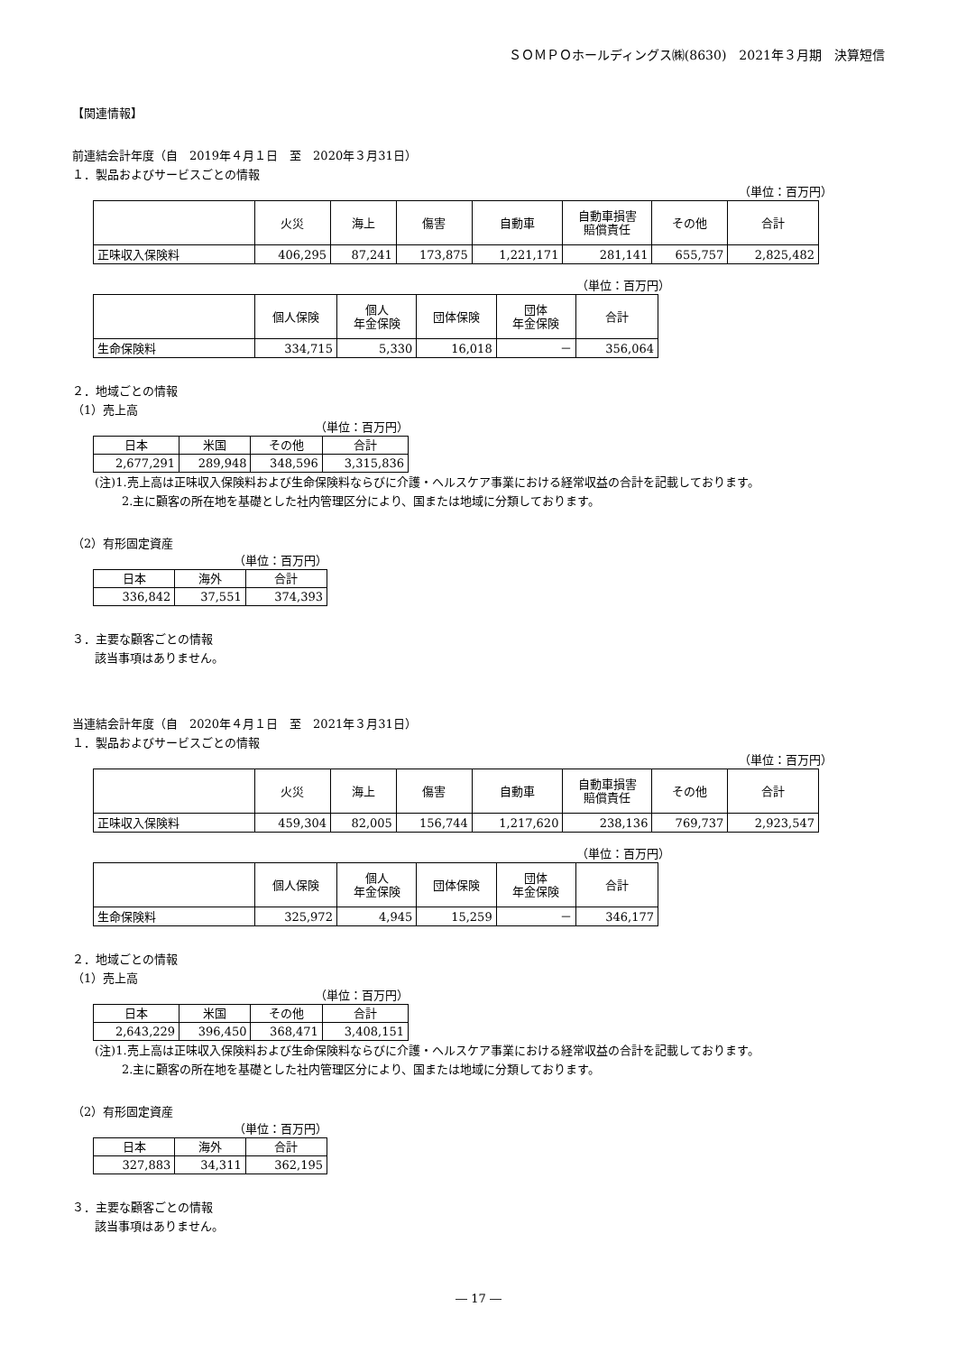ＳＯＭＰＯホールディングス㈱(8630)　2021年３月期　決算短信
【関連情報】
前連結会計年度（自　2019年４月１日　至　2020年３月31日）
１．製品およびサービスごとの情報
（単位：百万円）
| | 火災 | 海上 | 傷害 | 自動車 | 自動車損害 賠償責任 | その他 | 合計 |
| --- | --- | --- | --- | --- | --- | --- | --- |
| 正味収入保険料 | 406,295 | 87,241 | 173,875 | 1,221,171 | 281,141 | 655,757 | 2,825,482 |
（単位：百万円）
| | 個人保険 | 個人 年金保険 | 団体保険 | 団体 年金保険 | 合計 |
| --- | --- | --- | --- | --- | --- |
| 生命保険料 | 334,715 | 5,330 | 16,018 | － | 356,064 |
２．地域ごとの情報
（1）売上高
（単位：百万円）
| 日本 | 米国 | その他 | 合計 |
| --- | --- | --- | --- |
| 2,677,291 | 289,948 | 348,596 | 3,315,836 |
(注)1.売上高は正味収入保険料および生命保険料ならびに介護・ヘルスケア事業における経常収益の合計を記載しております。
2.主に顧客の所在地を基礎とした社内管理区分により、国または地域に分類しております。
（2）有形固定資産
（単位：百万円）
| 日本 | 海外 | 合計 |
| --- | --- | --- |
| 336,842 | 37,551 | 374,393 |
３．主要な顧客ごとの情報
該当事項はありません。
当連結会計年度（自　2020年４月１日　至　2021年３月31日）
１．製品およびサービスごとの情報
（単位：百万円）
| | 火災 | 海上 | 傷害 | 自動車 | 自動車損害 賠償責任 | その他 | 合計 |
| --- | --- | --- | --- | --- | --- | --- | --- |
| 正味収入保険料 | 459,304 | 82,005 | 156,744 | 1,217,620 | 238,136 | 769,737 | 2,923,547 |
（単位：百万円）
| | 個人保険 | 個人 年金保険 | 団体保険 | 団体 年金保険 | 合計 |
| --- | --- | --- | --- | --- | --- |
| 生命保険料 | 325,972 | 4,945 | 15,259 | － | 346,177 |
２．地域ごとの情報
（1）売上高
（単位：百万円）
| 日本 | 米国 | その他 | 合計 |
| --- | --- | --- | --- |
| 2,643,229 | 396,450 | 368,471 | 3,408,151 |
(注)1.売上高は正味収入保険料および生命保険料ならびに介護・ヘルスケア事業における経常収益の合計を記載しております。
2.主に顧客の所在地を基礎とした社内管理区分により、国または地域に分類しております。
（2）有形固定資産
（単位：百万円）
| 日本 | 海外 | 合計 |
| --- | --- | --- |
| 327,883 | 34,311 | 362,195 |
３．主要な顧客ごとの情報
該当事項はありません。
― 17 ―